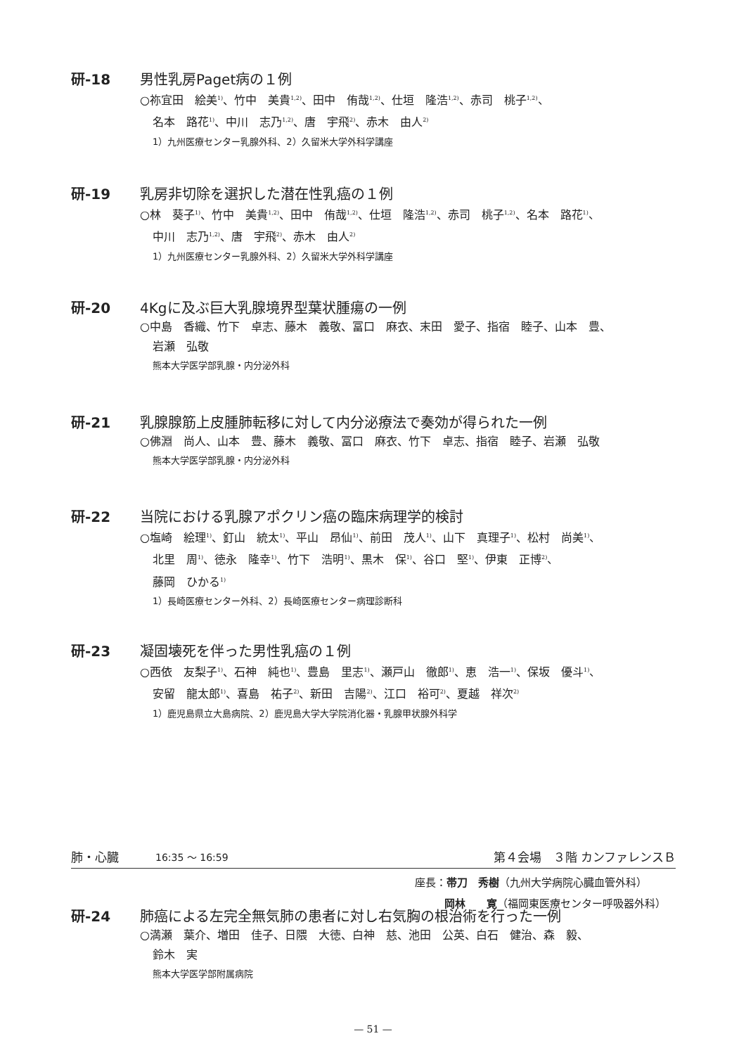研-18 男性乳房Paget病の１例
○祢宜田　絵美<sup>1)</sup>、竹中　美貴<sup>1,2)</sup>、田中　侑哉<sup>1,2)</sup>、仕垣　隆浩<sup>1,2)</sup>、赤司　桃子<sup>1,2)</sup>、
名本　路花<sup>1)</sup>、中川　志乃<sup>1,2)</sup>、唐　宇飛<sup>2)</sup>、赤木　由人<sup>2)</sup>
1）九州医療センター乳腺外科、2）久留米大学外科学講座
研-19 乳房非切除を選択した潜在性乳癌の１例
○林　葵子<sup>1)</sup>、竹中　美貴<sup>1,2)</sup>、田中　侑哉<sup>1,2)</sup>、仕垣　隆浩<sup>1,2)</sup>、赤司　桃子<sup>1,2)</sup>、名本　路花<sup>1)</sup>、
中川　志乃<sup>1,2)</sup>、唐　宇飛<sup>2)</sup>、赤木　由人<sup>2)</sup>
1）九州医療センター乳腺外科、2）久留米大学外科学講座
研-20 4Kgに及ぶ巨大乳腺境界型葉状腫瘍の一例
○中島　香織、竹下　卓志、藤木　義敬、冨口　麻衣、末田　愛子、指宿　睦子、山本　豊、
岩瀬　弘敬
熊本大学医学部乳腺・内分泌外科
研-21 乳腺腺筋上皮腫肺転移に対して内分泌療法で奏効が得られた一例
○佛淵　尚人、山本　豊、藤木　義敬、冨口　麻衣、竹下　卓志、指宿　睦子、岩瀬　弘敬
熊本大学医学部乳腺・内分泌外科
研-22 当院における乳腺アポクリン癌の臨床病理学的検討
○塩崎　絵理<sup>1)</sup>、釘山　統太<sup>1)</sup>、平山　昂仙<sup>1)</sup>、前田　茂人<sup>1)</sup>、山下　真理子<sup>1)</sup>、松村　尚美<sup>1)</sup>、
北里　周<sup>1)</sup>、徳永　隆幸<sup>1)</sup>、竹下　浩明<sup>1)</sup>、黒木　保<sup>1)</sup>、谷口　堅<sup>1)</sup>、伊東　正博<sup>2)</sup>、
藤岡　ひかる<sup>1)</sup>
1）長崎医療センター外科、2）長崎医療センター病理診断科
研-23 凝固壊死を伴った男性乳癌の１例
○西依　友梨子<sup>1)</sup>、石神　純也<sup>1)</sup>、豊島　里志<sup>1)</sup>、瀬戸山　徹郎<sup>1)</sup>、恵　浩一<sup>1)</sup>、保坂　優斗<sup>1)</sup>、
安留　龍太郎<sup>1)</sup>、喜島　祐子<sup>2)</sup>、新田　吉陽<sup>2)</sup>、江口　裕可<sup>2)</sup>、夏越　祥次<sup>2)</sup>
1）鹿児島県立大島病院、2）鹿児島大学大学院消化器・乳腺甲状腺外科学
肺・心臓 16:35 ～ 16:59 第４会場　３階 カンファレンスＢ
座長：帯刀　秀樹（九州大学病院心臓血管外科）
岡林　　寛（福岡東医療センター呼吸器外科）
研-24 肺癌による左完全無気肺の患者に対し右気胸の根治術を行った一例
○満瀬　葉介、増田　佳子、日隈　大徳、白神　慈、池田　公英、白石　健治、森　毅、
鈴木　実
熊本大学医学部附属病院
— 51 —